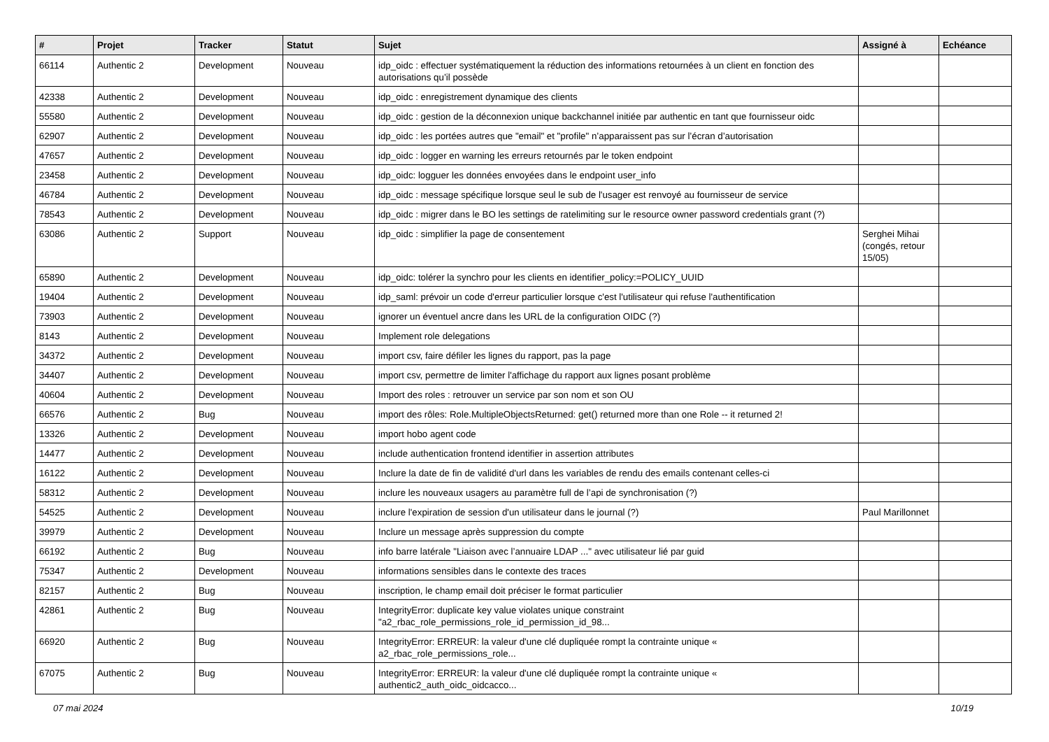| # | Projet | Tracker | Statut | Sujet | Assigné à | Echéance |
| --- | --- | --- | --- | --- | --- | --- |
| 66114 | Authentic 2 | Development | Nouveau | idp_oidc : effectuer systématiquement la réduction des informations retournées à un client en fonction des autorisations qu’il possède | | |
| 42338 | Authentic 2 | Development | Nouveau | idp_oidc : enregistrement dynamique des clients | | |
| 55580 | Authentic 2 | Development | Nouveau | idp_oidc : gestion de la déconnexion unique backchannel initiée par authentic en tant que fournisseur oidc | | |
| 62907 | Authentic 2 | Development | Nouveau | idp_oidc : les portées autres que "email" et "profile" n’apparaissent pas sur l’écran d’autorisation | | |
| 47657 | Authentic 2 | Development | Nouveau | idp_oidc : logger en warning les erreurs retournés par le token endpoint | | |
| 23458 | Authentic 2 | Development | Nouveau | idp_oidc: logguer les données envoyées dans le endpoint user_info | | |
| 46784 | Authentic 2 | Development | Nouveau | idp_oidc : message spécifique lorsque seul le sub de l'usager est renvoyé au fournisseur de service | | |
| 78543 | Authentic 2 | Development | Nouveau | idp_oidc : migrer dans le BO les settings de ratelimiting sur le resource owner password credentials grant (?) | | |
| 63086 | Authentic 2 | Support | Nouveau | idp_oidc : simplifier la page de consentement | Serghei Mihai (congés, retour 15/05) | |
| 65890 | Authentic 2 | Development | Nouveau | idp_oidc: tolérer la synchro pour les clients en identifier_policy:=POLICY_UUID | | |
| 19404 | Authentic 2 | Development | Nouveau | idp_saml: prévoir un code d'erreur particulier lorsque c'est l'utilisateur qui refuse l'authentification | | |
| 73903 | Authentic 2 | Development | Nouveau | ignorer un éventuel ancre dans les URL de la configuration OIDC (?) | | |
| 8143 | Authentic 2 | Development | Nouveau | Implement role delegations | | |
| 34372 | Authentic 2 | Development | Nouveau | import csv, faire défiler les lignes du rapport, pas la page | | |
| 34407 | Authentic 2 | Development | Nouveau | import csv, permettre de limiter l'affichage du rapport aux lignes posant problème | | |
| 40604 | Authentic 2 | Development | Nouveau | Import des roles : retrouver un service par son nom et son OU | | |
| 66576 | Authentic 2 | Bug | Nouveau | import des rôles: Role.MultipleObjectsReturned: get() returned more than one Role -- it returned 2! | | |
| 13326 | Authentic 2 | Development | Nouveau | import hobo agent code | | |
| 14477 | Authentic 2 | Development | Nouveau | include authentication frontend identifier in assertion attributes | | |
| 16122 | Authentic 2 | Development | Nouveau | Inclure la date de fin de validité d'url dans les variables de rendu des emails contenant celles-ci | | |
| 58312 | Authentic 2 | Development | Nouveau | inclure les nouveaux usagers au paramètre full de l’api de synchronisation (?) | | |
| 54525 | Authentic 2 | Development | Nouveau | inclure l'expiration de session d'un utilisateur dans le journal (?) | Paul Marillonnet | |
| 39979 | Authentic 2 | Development | Nouveau | Inclure un message après suppression du compte | | |
| 66192 | Authentic 2 | Bug | Nouveau | info barre latérale "Liaison avec l’annuaire LDAP ..." avec utilisateur lié par guid | | |
| 75347 | Authentic 2 | Development | Nouveau | informations sensibles dans le contexte des traces | | |
| 82157 | Authentic 2 | Bug | Nouveau | inscription, le champ email doit préciser le format particulier | | |
| 42861 | Authentic 2 | Bug | Nouveau | IntegrityError: duplicate key value violates unique constraint "a2_rbac_role_permissions_role_id_permission_id_98... | | |
| 66920 | Authentic 2 | Bug | Nouveau | IntegrityError: ERREUR: la valeur d'une clé dupliquée rompt la contrainte unique « a2_rbac_role_permissions_role... | | |
| 67075 | Authentic 2 | Bug | Nouveau | IntegrityError: ERREUR: la valeur d'une clé dupliquée rompt la contrainte unique « authentic2_auth_oidc_oidcacco... | | |
07 mai 2024 10/19